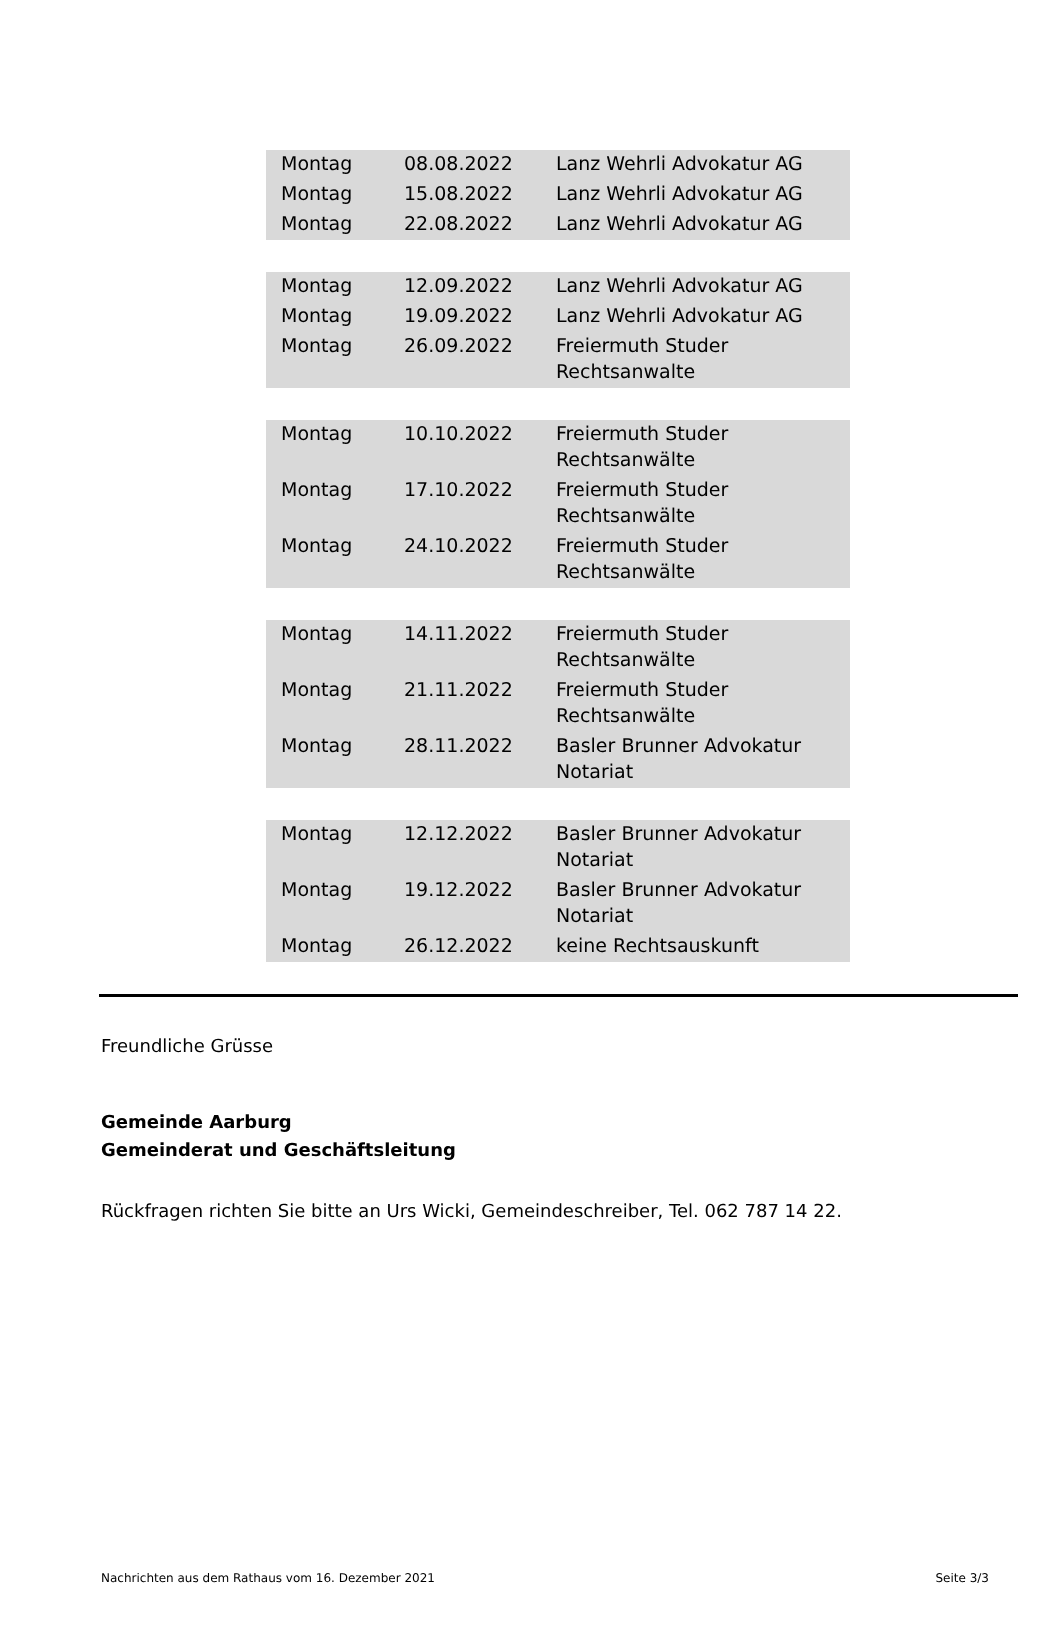| Montag | 08.08.2022 | Lanz Wehrli Advokatur AG |
| Montag | 15.08.2022 | Lanz Wehrli Advokatur AG |
| Montag | 22.08.2022 | Lanz Wehrli Advokatur AG |
| Montag | 12.09.2022 | Lanz Wehrli Advokatur AG |
| Montag | 19.09.2022 | Lanz Wehrli Advokatur AG |
| Montag | 26.09.2022 | Freiermuth Studer Rechtsanwalte |
| Montag | 10.10.2022 | Freiermuth Studer Rechtsanwälte |
| Montag | 17.10.2022 | Freiermuth Studer Rechtsanwälte |
| Montag | 24.10.2022 | Freiermuth Studer Rechtsanwälte |
| Montag | 14.11.2022 | Freiermuth Studer Rechtsanwälte |
| Montag | 21.11.2022 | Freiermuth Studer Rechtsanwälte |
| Montag | 28.11.2022 | Basler Brunner Advokatur Notariat |
| Montag | 12.12.2022 | Basler Brunner Advokatur Notariat |
| Montag | 19.12.2022 | Basler Brunner Advokatur Notariat |
| Montag | 26.12.2022 | keine Rechtsauskunft |
Freundliche Grüsse
Gemeinde Aarburg
Gemeinderat und Geschäftsleitung
Rückfragen richten Sie bitte an Urs Wicki, Gemeindeschreiber, Tel. 062 787 14 22.
Nachrichten aus dem Rathaus vom 16. Dezember 2021 Seite 3/3